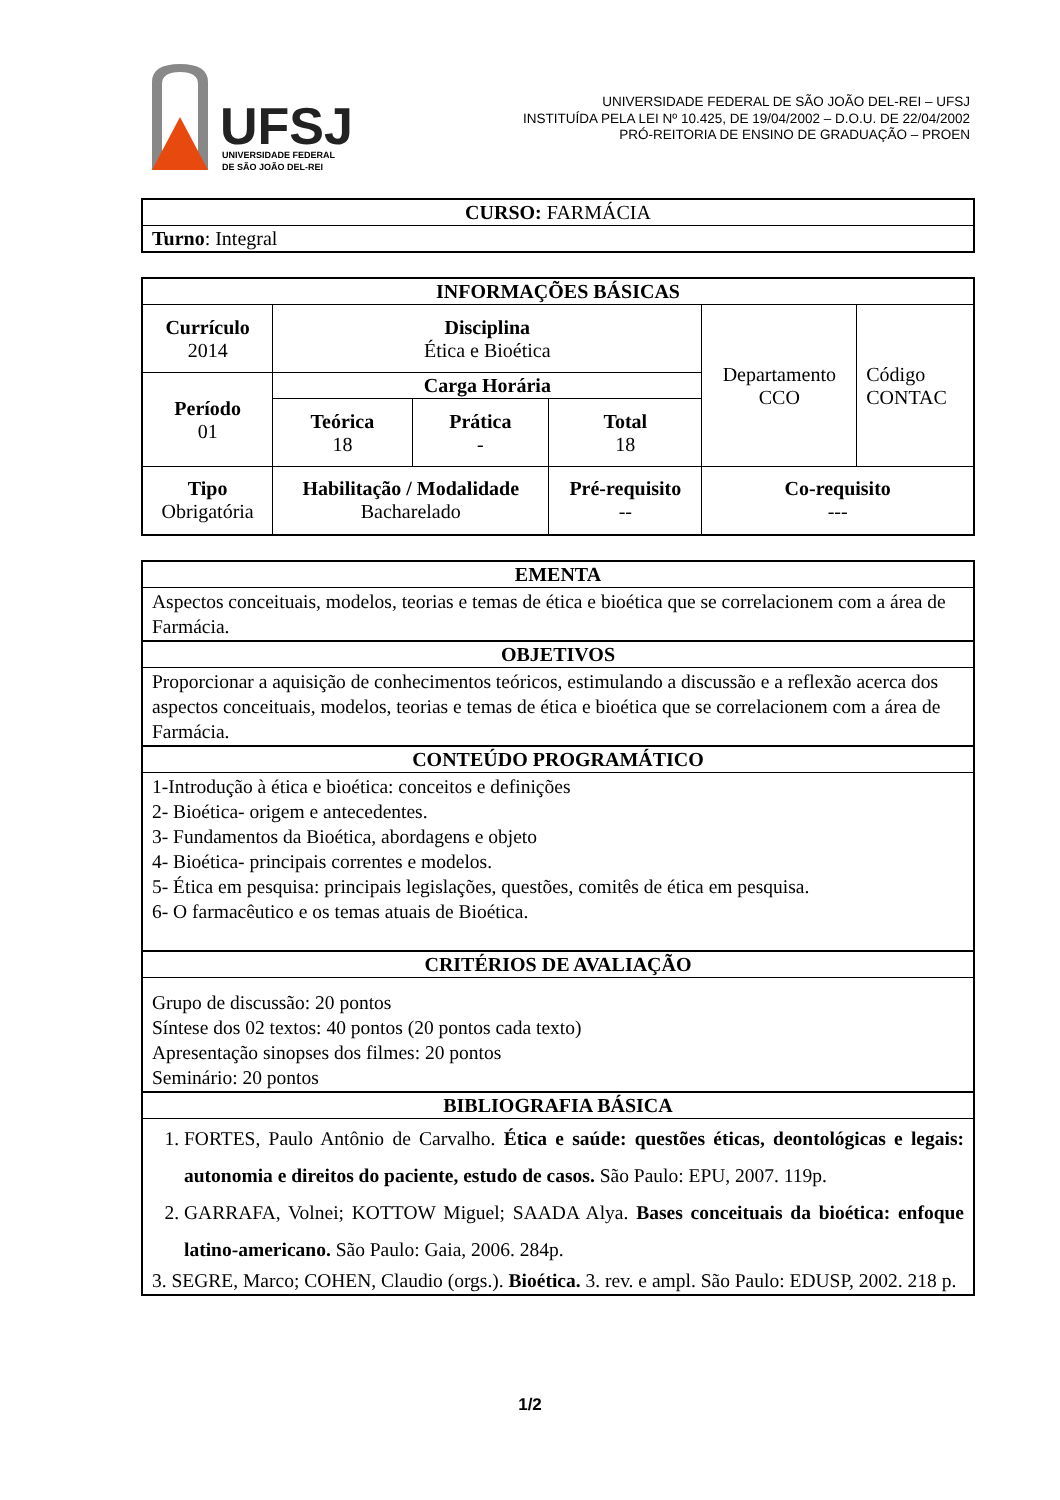UFSJ
UNIVERSIDADE FEDERAL
DE SÃO JOÃO DEL-REI
UNIVERSIDADE FEDERAL DE SÃO JOÃO DEL-REI – UFSJ
INSTITUÍDA PELA LEI Nº 10.425, DE 19/04/2002 – D.O.U. DE 22/04/2002
PRÓ-REITORIA DE ENSINO DE GRADUAÇÃO – PROEN
| CURSO: FARMÁCIA |
| Turno : Integral |
| INFORMAÇÕES BÁSICAS | | | | | |
| --- | --- | --- | --- | --- | --- |
| Currículo 2014 | Disciplina Ética e Bioética | | | Departamento CCO | Código CONTAC |
| Período 01 | Carga Horária | | | | |
| | Teórica 18 | Prática - | Total 18 | | |
| Tipo Obrigatória | Habilitação / Modalidade Bacharelado | | Pré-requisito -- | Co-requisito --- | |
| EMENTA |
| --- |
| Aspectos conceituais, modelos, teorias e temas de ética e bioética que se correlacionem com a área de Farmácia. |
| OBJETIVOS |
| Proporcionar a aquisição de conhecimentos teóricos, estimulando a discussão e a reflexão acerca dos aspectos conceituais, modelos, teorias e temas de ética e bioética que se correlacionem com a área de Farmácia. |
| CONTEÚDO PROGRAMÁTICO |
| 1-Introdução à ética e bioética: conceitos e definições 2- Bioética- origem e antecedentes. 3- Fundamentos da Bioética, abordagens e objeto 4- Bioética- principais correntes e modelos. 5- Ética em pesquisa: principais legislações, questões, comitês de ética em pesquisa. 6- O farmacêutico e os temas atuais de Bioética. |
| CRITÉRIOS DE AVALIAÇÃO |
| Grupo de discussão: 20 pontos Síntese dos 02 textos: 40 pontos (20 pontos cada texto) Apresentação sinopses dos filmes: 20 pontos Seminário: 20 pontos |
| BIBLIOGRAFIA BÁSICA |
| 1. FORTES, Paulo Antônio de Carvalho. Ética e saúde: questões éticas, deontológicas e legais: autonomia e direitos do paciente, estudo de casos. São Paulo: EPU, 2007. 119p. 2. GARRAFA, Volnei; KOTTOW Miguel; SAADA Alya. Bases conceituais da bioética: enfoque latino-americano. São Paulo: Gaia, 2006. 284p. 3. SEGRE, Marco; COHEN, Claudio (orgs.). Bioética. 3. rev. e ampl. São Paulo: EDUSP, 2002. 218 p. |
1/2